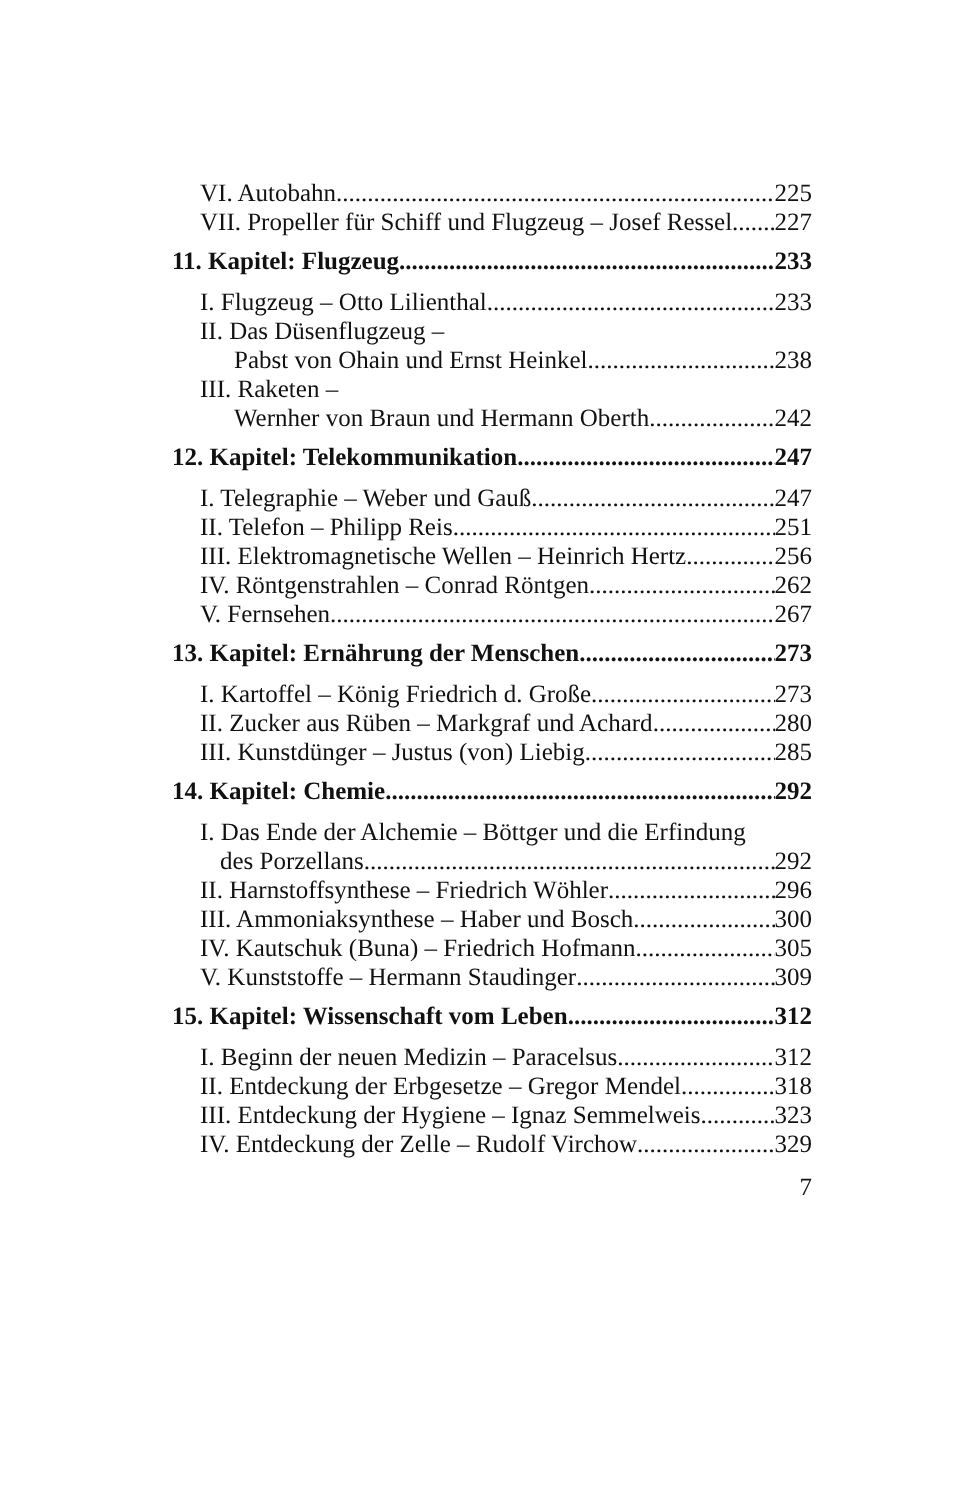VI. Autobahn 225
VII. Propeller für Schiff und Flugzeug – Josef Ressel 227
11. Kapitel: Flugzeug 233
I. Flugzeug – Otto Lilienthal 233
II. Das Düsenflugzeug –
Pabst von Ohain und Ernst Heinkel 238
III. Raketen –
Wernher von Braun und Hermann Oberth 242
12. Kapitel: Telekommunikation 247
I. Telegraphie – Weber und Gauß 247
II. Telefon – Philipp Reis 251
III. Elektromagnetische Wellen – Heinrich Hertz 256
IV. Röntgenstrahlen – Conrad Röntgen 262
V. Fernsehen 267
13. Kapitel: Ernährung der Menschen 273
I. Kartoffel – König Friedrich d. Große 273
II. Zucker aus Rüben – Markgraf und Achard 280
III. Kunstdünger – Justus (von) Liebig 285
14. Kapitel: Chemie 292
I. Das Ende der Alchemie – Böttger und die Erfindung
des Porzellans 292
II. Harnstoffsynthese – Friedrich Wöhler 296
III. Ammoniaksynthese – Haber und Bosch 300
IV. Kautschuk (Buna) – Friedrich Hofmann 305
V. Kunststoffe – Hermann Staudinger 309
15. Kapitel: Wissenschaft vom Leben 312
I. Beginn der neuen Medizin – Paracelsus 312
II. Entdeckung der Erbgesetze – Gregor Mendel 318
III. Entdeckung der Hygiene – Ignaz Semmelweis 323
IV. Entdeckung der Zelle – Rudolf Virchow 329
7